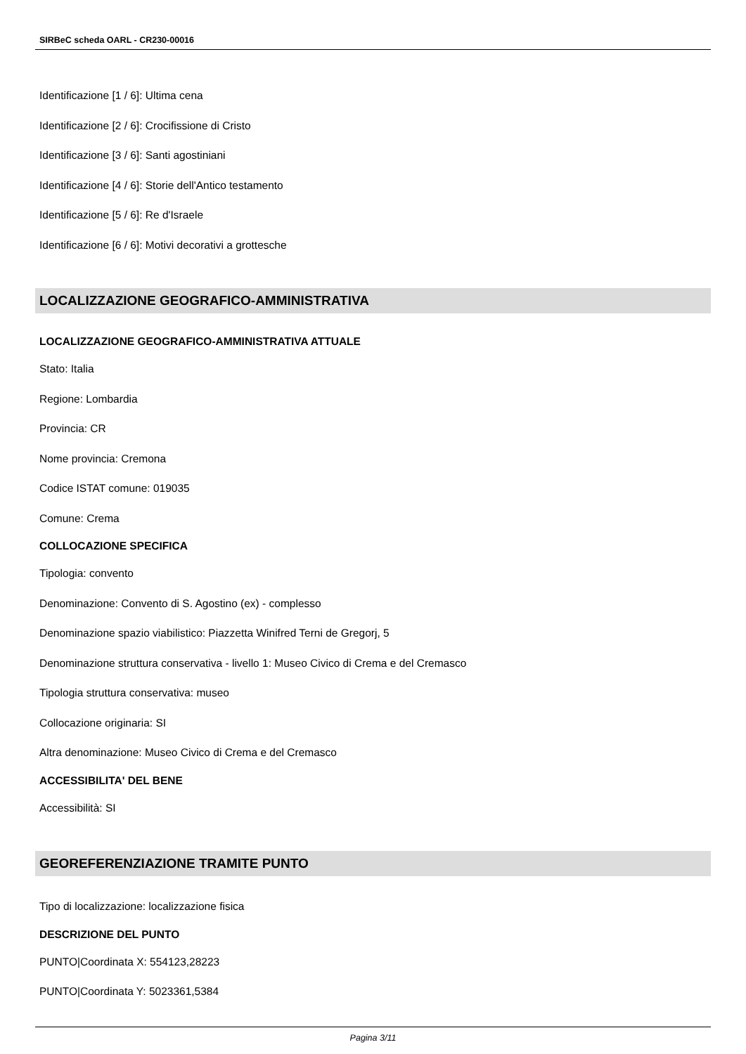SIRBeC scheda OARL - CR230-00016
Identificazione [1 / 6]: Ultima cena
Identificazione [2 / 6]: Crocifissione di Cristo
Identificazione [3 / 6]: Santi agostiniani
Identificazione [4 / 6]: Storie dell'Antico testamento
Identificazione [5 / 6]: Re d'Israele
Identificazione [6 / 6]: Motivi decorativi a grottesche
LOCALIZZAZIONE GEOGRAFICO-AMMINISTRATIVA
LOCALIZZAZIONE GEOGRAFICO-AMMINISTRATIVA ATTUALE
Stato: Italia
Regione: Lombardia
Provincia: CR
Nome provincia: Cremona
Codice ISTAT comune: 019035
Comune: Crema
COLLOCAZIONE SPECIFICA
Tipologia: convento
Denominazione: Convento di S. Agostino (ex) - complesso
Denominazione spazio viabilistico: Piazzetta Winifred Terni de Gregorj, 5
Denominazione struttura conservativa - livello 1: Museo Civico di Crema e del Cremasco
Tipologia struttura conservativa: museo
Collocazione originaria: SI
Altra denominazione: Museo Civico di Crema e del Cremasco
ACCESSIBILITA' DEL BENE
Accessibilità: SI
GEOREFERENZIAZIONE TRAMITE PUNTO
Tipo di localizzazione: localizzazione fisica
DESCRIZIONE DEL PUNTO
PUNTO|Coordinata X: 554123,28223
PUNTO|Coordinata Y: 5023361,5384
Pagina 3/11